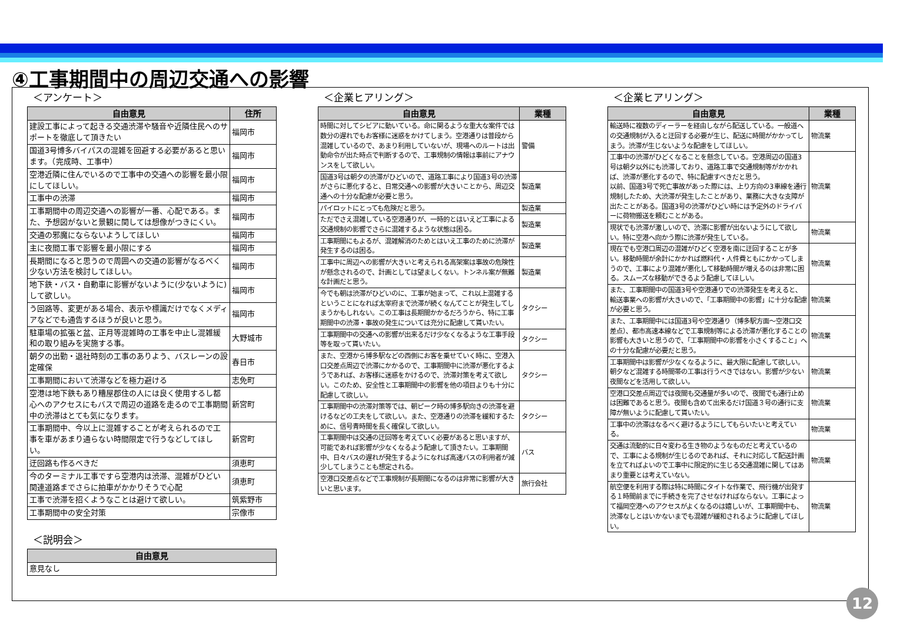④工事期間中の周辺交通への影響
＜アンケート＞
| 自由意見 | 住所 |
| --- | --- |
| 建設工事によって起きる交通渋滞や騒音や近隣住民へのサポートを徹底して頂きたい | 福岡市 |
| 国道3号博多バイパスの混雑を回避する必要があると思います。（完成時、工事中） | 福岡市 |
| 空港近隣に住んでいるので工事中の交通への影響を最小限にしてほしい。 | 福岡市 |
| 工事中の渋滞 | 福岡市 |
| 工事期間中の周辺交通への影響が一番、心配である。また、予想図がないと景観に関しては想像がつきにくい。 | 福岡市 |
| 交通の邪魔にならないようしてほしい | 福岡市 |
| 主に夜間工事で影響を最小限にする | 福岡市 |
| 長期間になると思うので周囲への交通の影響がなるべく少ない方法を検討してほしい。 | 福岡市 |
| 地下鉄・バス・自動車に影響がないように(少ないように)して欲しい。 | 福岡市 |
| う回路等、変更がある場合、表示や標識だけでなくメディアなどでも通告するほうが良いと思う。 | 福岡市 |
| 駐車場の拡張と盆、正月等混雑時の工事を中止し混雑緩和の取り組みを実施する事。 | 大野城市 |
| 朝夕の出勤・退社時刻の工事のありよう、バスレーンの設定確保 | 春日市 |
| 工事期間において渋滞などを極力避ける | 志免町 |
| 空港は地下鉄もあり糟屋郡住の人には良く使用するし都心へのアクセスにもバスで周辺の道路を走るので工事期間中の渋滞はとても気になります。 | 新宮町 |
| 工事期間中、今以上に混雑することが考えられるので工事を車があまり通らない時間限定で行うなどしてほしい。 | 新宮町 |
| 迂回路も作るべきだ | 須恵町 |
| 今のターミナル工事ですら空港内は渋滞、混雑がひどい 関連道路までさらに拍車がかかりそうで心配 | 須恵町 |
| 工事で渋滞を招くようなことは避けて欲しい。 | 筑紫野市 |
| 工事期間中の安全対策 | 宗像市 |
＜説明会＞
| 自由意見 |
| --- |
| 意見なし |
＜企業ヒアリング＞
| 自由意見 | 業種 |
| --- | --- |
| 時間に対してシビアに動いている。命に関るような重大な案件では数分の遅れでもお客様に迷惑をかけてしまう。空港通りは普段から混雑しているので、あまり利用していないが、現場へのルートは出動命令が出た時点で判断するので、工事規制の情報は事前にアナウンスをして欲しい。 | 警備 |
| 国道3号は朝夕の渋滞がひどいので、道路工事により国道3号の渋滞がさらに悪化すると、日常交通への影響が大きいことから、周辺交通への十分な配慮が必要と思う。 | 製造業 |
| パイロットにとっても危険だと思う。 | 製造業 |
| ただでさえ混雑している空港通りが、一時的とはいえど工事による交通規制の影響でさらに混雑するような状態は困る。 | 製造業 |
| 工事期間にもよるが、混雑解消のためとはいえ工事のために渋滞が発生するのは困る。 | 製造業 |
| 工事中に周辺への影響が大きいと考えられる高架案は事故の危険性が懸念されるので、計画としては望ましくない。トンネル案が無難な計画だと思う。 | 製造業 |
| 今でも朝は渋滞がひどいのに、工事が始まって、これ以上混雑するということになれば太宰府まで渋滞が続くなんてことが発生してしまうかもしれない。この工事は長期間かかるだろうから、特に工事期間中の渋滞・事故の発生については充分に配慮して貰いたい。 | タクシー |
| 工事期間中の交通への影響が出来るだけ少なくなるような工事手段等を取って貰いたい。 | タクシー |
| また、空港から博多駅などの西側にお客を乗せていく時に、空港入口交差点周辺で渋滞にかかるので、工事期間中に渋滞が悪化するようであれば、お客様に迷惑をかけるので、渋滞対策を考えて欲しい。このため、安全性と工事期間中の影響を他の項目よりも十分に配慮して欲しい。 | タクシー |
| 工事期間中の渋滞対策等では、朝ピーク時の博多駅向きの渋滞を避けるなどの工夫をして欲しい。また、空港通りの渋滞を緩和するために、信号青時間を長く確保して欲しい。 | タクシー |
| 工事期間中は交通の迂回等を考えていく必要があると思いますが、可能であれば影響が少なくなるよう配慮して頂きたい。工事期間中、日々バスの遅れが発生するようになれば高速バスの利用者が減少してしまうことも想定される。 | バス |
| 空港口交差点などで工事規制が長期間になるのは非常に影響が大きいと思います。 | 旅行会社 |
＜企業ヒアリング＞
| 自由意見 | 業種 |
| --- | --- |
| 輸送時に複数のディーラーを経由しながら配送している。一般道への交通規制が入ると迂回する必要が生じ、配送に時間がかかってしまう。渋滞が生じないような配慮をしてほしい。 | 物流業 |
| 工事中の渋滞がひどくなることを懸念している。空港周辺の国道3号は朝夕以外にも渋滞しており、道路工事で交通規制等がかかれば、渋滞が悪化するので、特に配慮すべきだと思う。 以前、国道3号で死亡事故があった際には、上り方向の3車線を通行規制したため、大渋滞が発生したことがあり、業務に大きな支障が出たことがある。国道3号の渋滞がひどい時には予定外のドライバーに荷物搬送を頼むことがある。 | 物流業 |
| 現状でも渋滞が激しいので、渋滞に影響が出ないようにして欲しい。特に空港へ向かう際に渋滞が発生している。 | 物流業 |
| 現在でも空港口周辺の混雑がひどく空港を南に迂回することが多い。移動時間が余計にかかれば燃料代・人件費ともにかかってしまうので、工事により混雑が悪化して移動時間が増えるのは非常に困る。スムーズな移動ができるよう配慮してほしい。 | 物流業 |
| また、工事期間中の国道3号や空港通りでの渋滞発生を考えると、輸送事業への影響が大きいので、「工事期間中の影響」に十分な配慮が必要と思う。 | 物流業 |
| また、工事期間中には国道3号や空港通り（博多駅方面～空港口交差点）、都市高速本線などで工事規制等による渋滞が悪化することの影響も大きいと思うので、「工事期間中の影響を小さくすること」への十分な配慮が必要だと思う。 | 物流業 |
| 工事期間中は影響が少なくなるように、最大限に配慮して欲しい。朝夕など混雑する時間帯の工事は行うべきではない。影響が少ない夜間などを活用して欲しい。 | 物流業 |
| 空港口交差点周辺では夜間も交通量が多いので、夜間でも通行止めは困難であると思う。夜間も含めて出来るだけ国道３号の通行に支障が無いように配慮して貰いたい。 | 物流業 |
| 工事中の渋滞はなるべく避けるようにしてもらいたいと考えている。 | 物流業 |
| 交通は流動的に日々変わる生き物のようなものだと考えているので、工事による規制が生じるのであれば、それに対応して配送計画を立てればよいので工事中に限定的に生じる交通混雑に関してはあまり重要とは考えていない。 | 物流業 |
| 航空便を利用する際は特に時間にタイトな作業で、飛行機が出発する１時間前までに手続きを完了させなければならない。工事によって福岡空港へのアクセスがよくなるのは嬉しいが、工事期間中も、渋滞なしとはいかないまでも混雑が緩和されるように配慮してほしい。 | 物流業 |
12